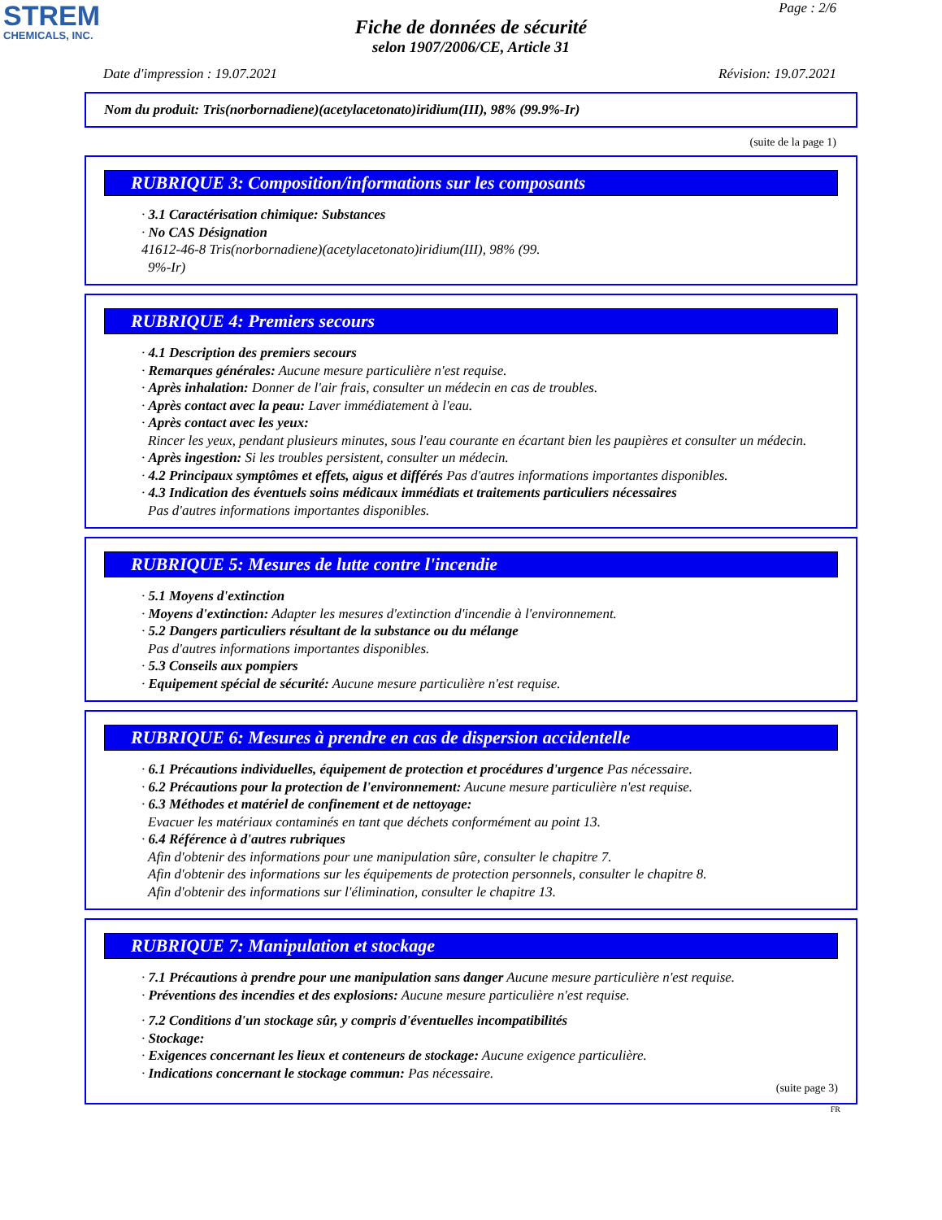STREM
CHEMICALS, INC.
Page : 2/6
Fiche de données de sécurité
selon 1907/2006/CE, Article 31
Date d'impression : 19.07.2021 Révision: 19.07.2021
Nom du produit: Tris(norbornadiene)(acetylacetonato)iridium(III), 98% (99.9%-Ir)
(suite de la page 1)
RUBRIQUE 3: Composition/informations sur les composants
· 3.1 Caractérisation chimique: Substances
· No CAS Désignation
41612-46-8 Tris(norbornadiene)(acetylacetonato)iridium(III), 98% (99.
9%-Ir)
RUBRIQUE 4: Premiers secours
· 4.1 Description des premiers secours
· Remarques générales: Aucune mesure particulière n'est requise.
· Après inhalation: Donner de l'air frais, consulter un médecin en cas de troubles.
· Après contact avec la peau: Laver immédiatement à l'eau.
· Après contact avec les yeux:
Rincer les yeux, pendant plusieurs minutes, sous l'eau courante en écartant bien les paupières et consulter un médecin.
· Après ingestion: Si les troubles persistent, consulter un médecin.
· 4.2 Principaux symptômes et effets, aigus et différés Pas d'autres informations importantes disponibles.
· 4.3 Indication des éventuels soins médicaux immédiats et traitements particuliers nécessaires
Pas d'autres informations importantes disponibles.
RUBRIQUE 5: Mesures de lutte contre l'incendie
· 5.1 Moyens d'extinction
· Moyens d'extinction: Adapter les mesures d'extinction d'incendie à l'environnement.
· 5.2 Dangers particuliers résultant de la substance ou du mélange
Pas d'autres informations importantes disponibles.
· 5.3 Conseils aux pompiers
· Equipement spécial de sécurité: Aucune mesure particulière n'est requise.
RUBRIQUE 6: Mesures à prendre en cas de dispersion accidentelle
· 6.1 Précautions individuelles, équipement de protection et procédures d'urgence Pas nécessaire.
· 6.2 Précautions pour la protection de l'environnement: Aucune mesure particulière n'est requise.
· 6.3 Méthodes et matériel de confinement et de nettoyage:
Evacuer les matériaux contaminés en tant que déchets conformément au point 13.
· 6.4 Référence à d'autres rubriques
Afin d'obtenir des informations pour une manipulation sûre, consulter le chapitre 7.
Afin d'obtenir des informations sur les équipements de protection personnels, consulter le chapitre 8.
Afin d'obtenir des informations sur l'élimination, consulter le chapitre 13.
RUBRIQUE 7: Manipulation et stockage
· 7.1 Précautions à prendre pour une manipulation sans danger Aucune mesure particulière n'est requise.
· Préventions des incendies et des explosions: Aucune mesure particulière n'est requise.
· 7.2 Conditions d'un stockage sûr, y compris d'éventuelles incompatibilités
· Stockage:
· Exigences concernant les lieux et conteneurs de stockage: Aucune exigence particulière.
· Indications concernant le stockage commun: Pas nécessaire.
(suite page 3)
FR